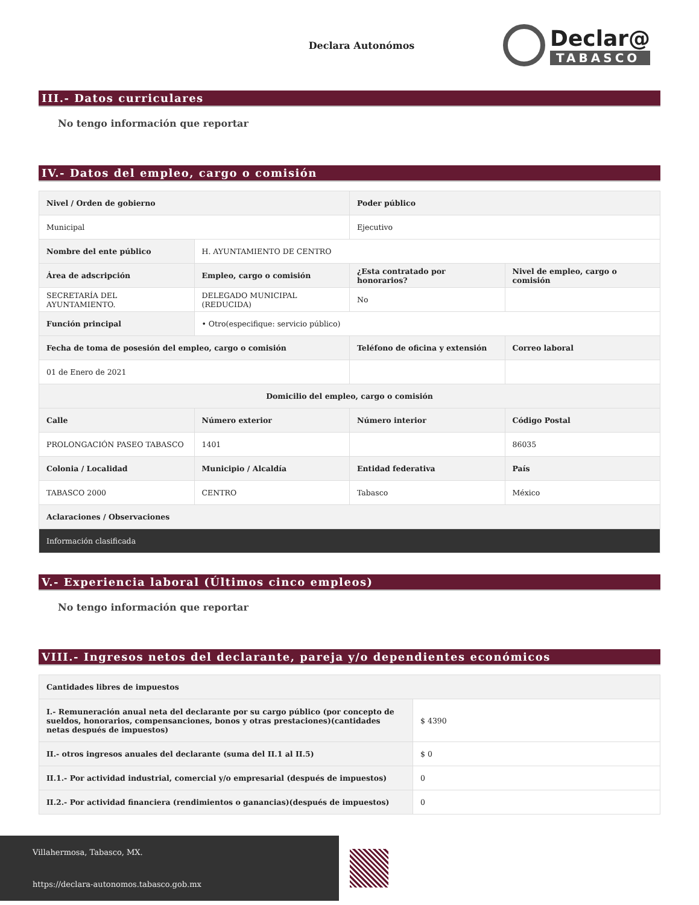Declara Autonómos
Declar@
TABASCO
III.- Datos curriculares
No tengo información que reportar
IV.- Datos del empleo, cargo o comisión
| Nivel / Orden de gobierno | | Poder público | |
| --- | --- | --- | --- |
| Municipal | | Ejecutivo | |
| Nombre del ente público | H. AYUNTAMIENTO DE CENTRO | | |
| Área de adscripción | Empleo, cargo o comisión | ¿Esta contratado por honorarios? | Nivel de empleo, cargo o comisión |
| SECRETARÍA DEL AYUNTAMIENTO. | DELEGADO MUNICIPAL (REDUCIDA) | No | |
| Función principal | • Otro(especifique: servicio público) | | |
| Fecha de toma de posesión del empleo, cargo o comisión | | Teléfono de oficina y extensión | Correo laboral |
| 01 de Enero de 2021 | | | |
| Domicilio del empleo, cargo o comisión | | | |
| Calle | Número exterior | Número interior | Código Postal |
| PROLONGACIÓN PASEO TABASCO | 1401 | | 86035 |
| Colonia / Localidad | Municipio / Alcaldía | Entidad federativa | País |
| TABASCO 2000 | CENTRO | Tabasco | México |
| Aclaraciones / Observaciones | | | |
| Información clasificada | | | |
V.- Experiencia laboral (Últimos cinco empleos)
No tengo información que reportar
VIII.- Ingresos netos del declarante, pareja y/o dependientes económicos
| Cantidades libres de impuestos | |
| --- | --- |
| I.- Remuneración anual neta del declarante por su cargo público (por concepto de sueldos, honorarios, compensanciones, bonos y otras prestaciones)(cantidades netas después de impuestos) | $ 4390 |
| II.- otros ingresos anuales del declarante (suma del II.1 al II.5) | $ 0 |
| II.1.- Por actividad industrial, comercial y/o empresarial (después de impuestos) | 0 |
| II.2.- Por actividad financiera (rendimientos o ganancias)(después de impuestos) | 0 |
Villahermosa, Tabasco, MX.
https://declara-autonomos.tabasco.gob.mx